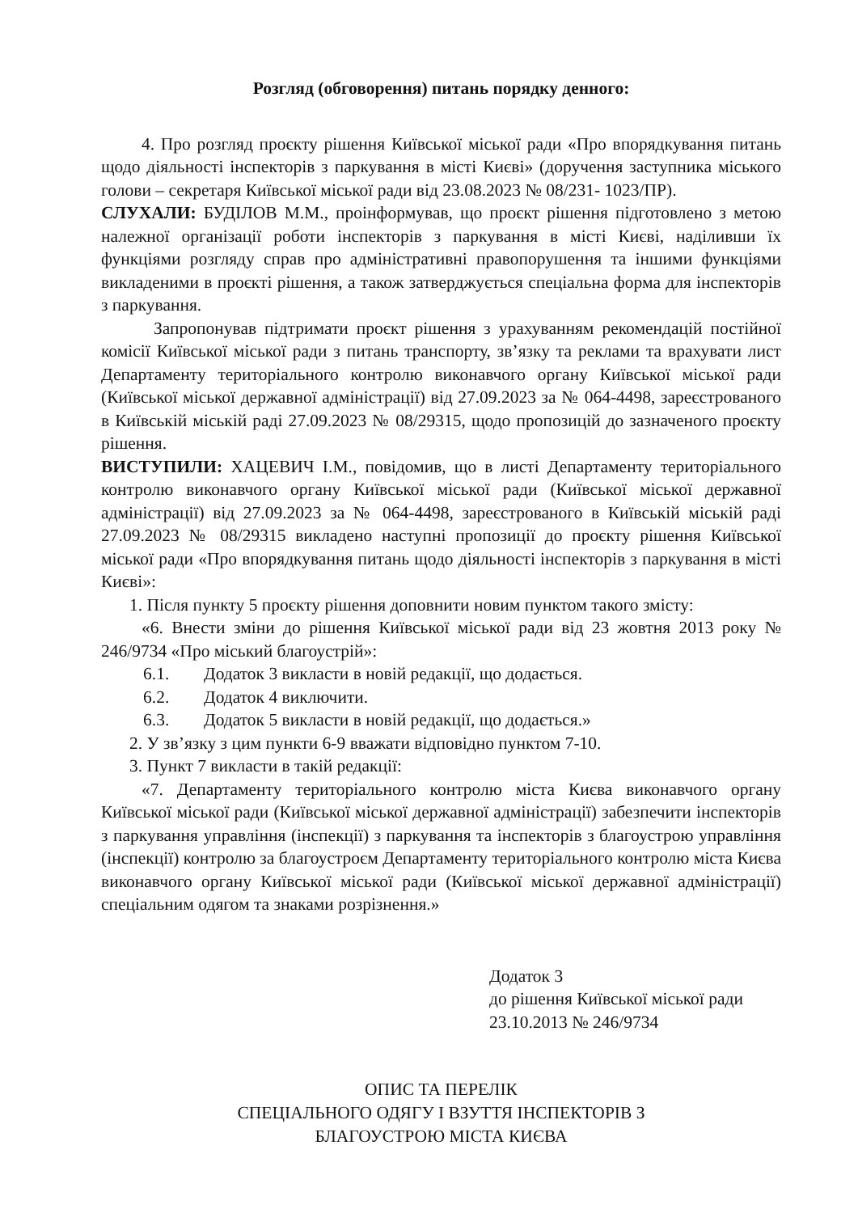Розгляд (обговорення) питань порядку денного:
4. Про розгляд проєкту рішення Київської міської ради «Про впорядкування питань щодо діяльності інспекторів з паркування в місті Києві» (доручення заступника міського голови – секретаря Київської міської ради від 23.08.2023 № 08/231- 1023/ПР).
СЛУХАЛИ: БУДІЛОВ М.М., проінформував, що проєкт рішення підготовлено з метою належної організації роботи інспекторів з паркування в місті Києві, наділивши їх функціями розгляду справ про адміністративні правопорушення та іншими функціями викладеними в проєкті рішення, а також затверджується спеціальна форма для інспекторів з паркування.
Запропонував підтримати проєкт рішення з урахуванням рекомендацій постійної комісії Київської міської ради з питань транспорту, зв’язку та реклами та врахувати лист Департаменту територіального контролю виконавчого органу Київської міської ради (Київської міської державної адміністрації) від 27.09.2023 за № 064-4498, зареєстрованого в Київській міській раді 27.09.2023 № 08/29315, щодо пропозицій до зазначеного проєкту рішення.
ВИСТУПИЛИ: ХАЦЕВИЧ І.М., повідомив, що в листі Департаменту територіального контролю виконавчого органу Київської міської ради (Київської міської державної адміністрації) від 27.09.2023 за № 064-4498, зареєстрованого в Київській міській раді 27.09.2023 № 08/29315 викладено наступні пропозиції до проєкту рішення Київської міської ради «Про впорядкування питань щодо діяльності інспекторів з паркування в місті Києві»:
1. Після пункту 5 проєкту рішення доповнити новим пунктом такого змісту:
«6. Внести зміни до рішення Київської міської ради від 23 жовтня 2013 року № 246/9734 «Про міський благоустрій»:
6.1. Додаток 3 викласти в новій редакції, що додається.
6.2. Додаток 4 виключити.
6.3. Додаток 5 викласти в новій редакції, що додається.»
2. У зв’язку з цим пункти 6-9 вважати відповідно пунктом 7-10.
3. Пункт 7 викласти в такій редакції:
«7. Департаменту територіального контролю міста Києва виконавчого органу Київської міської ради (Київської міської державної адміністрації) забезпечити інспекторів з паркування управління (інспекції) з паркування та інспекторів з благоустрою управління (інспекції) контролю за благоустроєм Департаменту територіального контролю міста Києва виконавчого органу Київської міської ради (Київської міської державної адміністрації) спеціальним одягом та знаками розрізнення.»
Додаток 3
до рішення Київської міської ради
23.10.2013 № 246/9734
ОПИС ТА ПЕРЕЛІК
СПЕЦІАЛЬНОГО ОДЯГУ І ВЗУТТЯ ІНСПЕКТОРІВ З
БЛАГОУСТРОЮ МІСТА КИЄВА